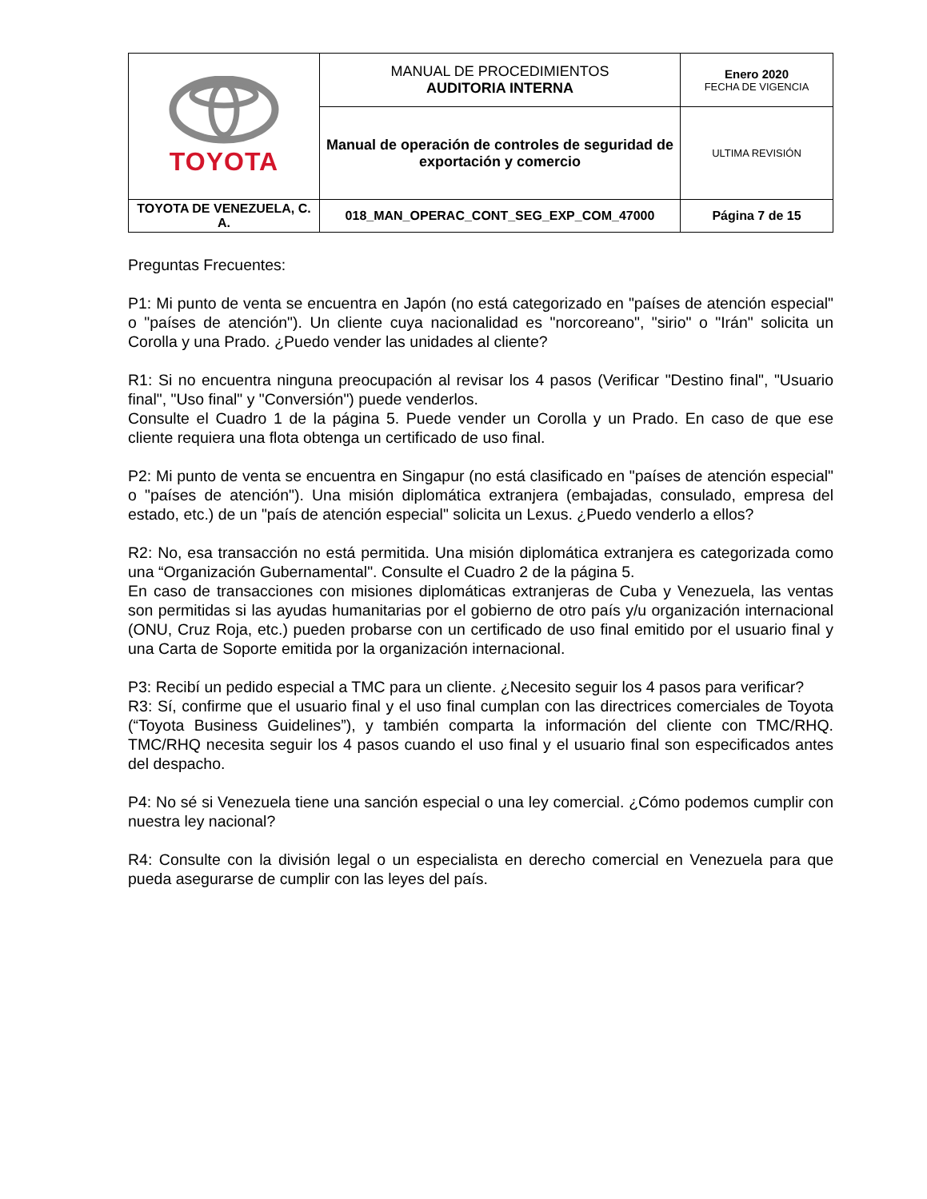| TOYOTA | MANUAL DE PROCEDIMIENTOS AUDITORIA INTERNA | Enero 2020 FECHA DE VIGENCIA |
| | Manual de operación de controles de seguridad de exportación y comercio | ULTIMA REVISIÓN |
| TOYOTA DE VENEZUELA, C. A. | 018_MAN_OPERAC_CONT_SEG_EXP_COM_47000 | Página 7 de 15 |
Preguntas Frecuentes:
P1: Mi punto de venta se encuentra en Japón (no está categorizado en "países de atención especial" o "países de atención"). Un cliente cuya nacionalidad es "norcoreano", "sirio" o "Irán" solicita un Corolla y una Prado. ¿Puedo vender las unidades al cliente?
R1: Si no encuentra ninguna preocupación al revisar los 4 pasos (Verificar "Destino final", "Usuario final", "Uso final" y "Conversión") puede venderlos.
Consulte el Cuadro 1 de la página 5. Puede vender un Corolla y un Prado. En caso de que ese cliente requiera una flota obtenga un certificado de uso final.
P2: Mi punto de venta se encuentra en Singapur (no está clasificado en "países de atención especial" o "países de atención"). Una misión diplomática extranjera (embajadas, consulado, empresa del estado, etc.) de un "país de atención especial" solicita un Lexus. ¿Puedo venderlo a ellos?
R2: No, esa transacción no está permitida. Una misión diplomática extranjera es categorizada como una “Organización Gubernamental". Consulte el Cuadro 2 de la página 5.
En caso de transacciones con misiones diplomáticas extranjeras de Cuba y Venezuela, las ventas son permitidas si las ayudas humanitarias por el gobierno de otro país y/u organización internacional (ONU, Cruz Roja, etc.) pueden probarse con un certificado de uso final emitido por el usuario final y una Carta de Soporte emitida por la organización internacional.
P3: Recibí un pedido especial a TMC para un cliente. ¿Necesito seguir los 4 pasos para verificar?
R3: Sí, confirme que el usuario final y el uso final cumplan con las directrices comerciales de Toyota (“Toyota Business Guidelines”), y también comparta la información del cliente con TMC/RHQ. TMC/RHQ necesita seguir los 4 pasos cuando el uso final y el usuario final son especificados antes del despacho.
P4: No sé si Venezuela tiene una sanción especial o una ley comercial. ¿Cómo podemos cumplir con nuestra ley nacional?
R4: Consulte con la división legal o un especialista en derecho comercial en Venezuela para que pueda asegurarse de cumplir con las leyes del país.